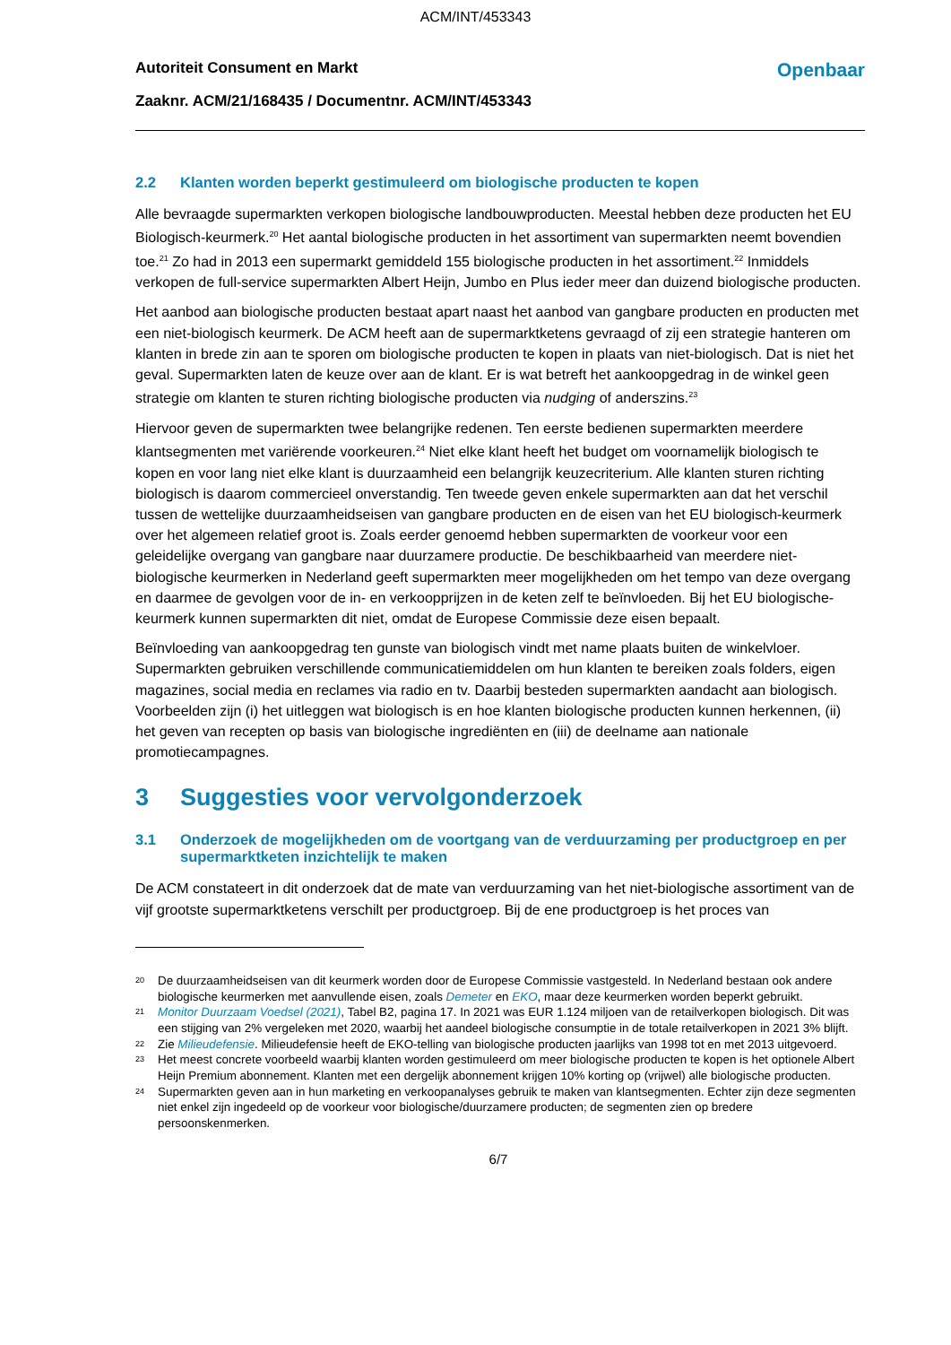ACM/INT/453343
Autoriteit Consument en Markt
Zaaknr. ACM/21/168435 / Documentnr. ACM/INT/453343
Openbaar
2.2 Klanten worden beperkt gestimuleerd om biologische producten te kopen
Alle bevraagde supermarkten verkopen biologische landbouwproducten. Meestal hebben deze producten het EU Biologisch-keurmerk.<sup>20</sup> Het aantal biologische producten in het assortiment van supermarkten neemt bovendien toe.<sup>21</sup> Zo had in 2013 een supermarkt gemiddeld 155 biologische producten in het assortiment.<sup>22</sup> Inmiddels verkopen de full-service supermarkten Albert Heijn, Jumbo en Plus ieder meer dan duizend biologische producten.
Het aanbod aan biologische producten bestaat apart naast het aanbod van gangbare producten en producten met een niet-biologisch keurmerk. De ACM heeft aan de supermarktketens gevraagd of zij een strategie hanteren om klanten in brede zin aan te sporen om biologische producten te kopen in plaats van niet-biologisch. Dat is niet het geval. Supermarkten laten de keuze over aan de klant. Er is wat betreft het aankoopgedrag in de winkel geen strategie om klanten te sturen richting biologische producten via nudging of anderszins.<sup>23</sup>
Hiervoor geven de supermarkten twee belangrijke redenen. Ten eerste bedienen supermarkten meerdere klantsegmenten met variërende voorkeuren.<sup>24</sup> Niet elke klant heeft het budget om voornamelijk biologisch te kopen en voor lang niet elke klant is duurzaamheid een belangrijk keuzecriterium. Alle klanten sturen richting biologisch is daarom commercieel onverstandig. Ten tweede geven enkele supermarkten aan dat het verschil tussen de wettelijke duurzaamheidseisen van gangbare producten en de eisen van het EU biologisch-keurmerk over het algemeen relatief groot is. Zoals eerder genoemd hebben supermarkten de voorkeur voor een geleidelijke overgang van gangbare naar duurzamere productie. De beschikbaarheid van meerdere niet-biologische keurmerken in Nederland geeft supermarkten meer mogelijkheden om het tempo van deze overgang en daarmee de gevolgen voor de in- en verkoopprijzen in de keten zelf te beïnvloeden. Bij het EU biologische-keurmerk kunnen supermarkten dit niet, omdat de Europese Commissie deze eisen bepaalt.
Beïnvloeding van aankoopgedrag ten gunste van biologisch vindt met name plaats buiten de winkelvloer. Supermarkten gebruiken verschillende communicatiemiddelen om hun klanten te bereiken zoals folders, eigen magazines, social media en reclames via radio en tv. Daarbij besteden supermarkten aandacht aan biologisch. Voorbeelden zijn (i) het uitleggen wat biologisch is en hoe klanten biologische producten kunnen herkennen, (ii) het geven van recepten op basis van biologische ingrediënten en (iii) de deelname aan nationale promotiecampagnes.
3 Suggesties voor vervolgonderzoek
3.1 Onderzoek de mogelijkheden om de voortgang van de verduurzaming per productgroep en per supermarktketen inzichtelijk te maken
De ACM constateert in dit onderzoek dat de mate van verduurzaming van het niet-biologische assortiment van de vijf grootste supermarktketens verschilt per productgroep. Bij de ene productgroep is het proces van
20 De duurzaamheidseisen van dit keurmerk worden door de Europese Commissie vastgesteld. In Nederland bestaan ook andere biologische keurmerken met aanvullende eisen, zoals Demeter en EKO, maar deze keurmerken worden beperkt gebruikt.
21 Monitor Duurzaam Voedsel (2021), Tabel B2, pagina 17. In 2021 was EUR 1.124 miljoen van de retailverkopen biologisch. Dit was een stijging van 2% vergeleken met 2020, waarbij het aandeel biologische consumptie in de totale retailverkopen in 2021 3% blijft.
22 Zie Milieudefensie. Milieudefensie heeft de EKO-telling van biologische producten jaarlijks van 1998 tot en met 2013 uitgevoerd.
23 Het meest concrete voorbeeld waarbij klanten worden gestimuleerd om meer biologische producten te kopen is het optionele Albert Heijn Premium abonnement. Klanten met een dergelijk abonnement krijgen 10% korting op (vrijwel) alle biologische producten.
24 Supermarkten geven aan in hun marketing en verkoopanalyses gebruik te maken van klantsegmenten. Echter zijn deze segmenten niet enkel zijn ingedeeld op de voorkeur voor biologische/duurzamere producten; de segmenten zien op bredere persoonskenmerken.
6/7